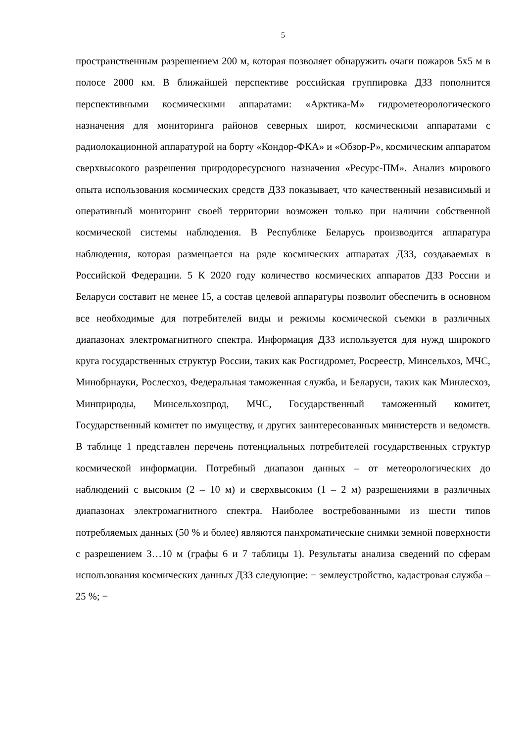5
пространственным разрешением 200 м, которая позволяет обнаружить очаги пожаров 5x5 м в полосе 2000 км. В ближайшей перспективе российская группировка ДЗЗ пополнится перспективными космическими аппаратами: «Арктика-М» гидрометеорологического назначения для мониторинга районов северных широт, космическими аппаратами с радиолокационной аппаратурой на борту «Кондор-ФКА» и «Обзор-Р», космическим аппаратом сверхвысокого разрешения природоресурсного назначения «Ресурс-ПМ». Анализ мирового опыта использования космических средств ДЗЗ показывает, что качественный независимый и оперативный мониторинг своей территории возможен только при наличии собственной космической системы наблюдения. В Республике Беларусь производится аппаратура наблюдения, которая размещается на ряде космических аппаратах ДЗЗ, создаваемых в Российской Федерации. 5 К 2020 году количество космических аппаратов ДЗЗ России и Беларуси составит не менее 15, а состав целевой аппаратуры позволит обеспечить в основном все необходимые для потребителей виды и режимы космической съемки в различных диапазонах электромагнитного спектра. Информация ДЗЗ используется для нужд широкого круга государственных структур России, таких как Росгидромет, Росреестр, Минсельхоз, МЧС, Минобрнауки, Рослесхоз, Федеральная таможенная служба, и Беларуси, таких как Минлесхоз, Минприроды, Минсельхозпрод, МЧС, Государственный таможенный комитет, Государственный комитет по имуществу, и других заинтересованных министерств и ведомств. В таблице 1 представлен перечень потенциальных потребителей государственных структур космической информации. Потребный диапазон данных – от метеорологических до наблюдений с высоким (2 – 10 м) и сверхвысоким (1 – 2 м) разрешениями в различных диапазонах электромагнитного спектра. Наиболее востребованными из шести типов потребляемых данных (50 % и более) являются панхроматические снимки земной поверхности с разрешением 3…10 м (графы 6 и 7 таблицы 1). Результаты анализа сведений по сферам использования космических данных ДЗЗ следующие: − землеустройство, кадастровая служба – 25 %; −